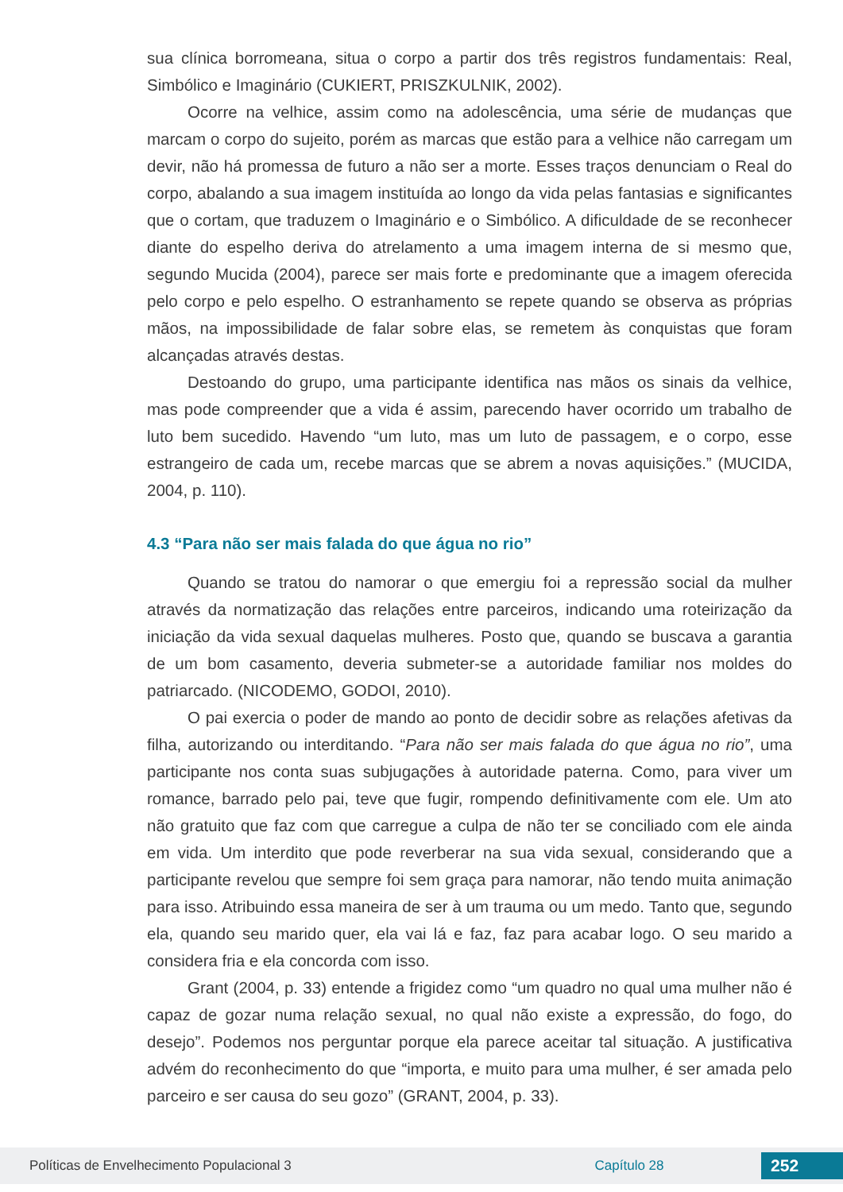sua clínica borromeana, situa o corpo a partir dos três registros fundamentais: Real, Simbólico e Imaginário (CUKIERT, PRISZKULNIK, 2002).
Ocorre na velhice, assim como na adolescência, uma série de mudanças que marcam o corpo do sujeito, porém as marcas que estão para a velhice não carregam um devir, não há promessa de futuro a não ser a morte. Esses traços denunciam o Real do corpo, abalando a sua imagem instituída ao longo da vida pelas fantasias e significantes que o cortam, que traduzem o Imaginário e o Simbólico. A dificuldade de se reconhecer diante do espelho deriva do atrelamento a uma imagem interna de si mesmo que, segundo Mucida (2004), parece ser mais forte e predominante que a imagem oferecida pelo corpo e pelo espelho. O estranhamento se repete quando se observa as próprias mãos, na impossibilidade de falar sobre elas, se remetem às conquistas que foram alcançadas através destas.
Destoando do grupo, uma participante identifica nas mãos os sinais da velhice, mas pode compreender que a vida é assim, parecendo haver ocorrido um trabalho de luto bem sucedido. Havendo “um luto, mas um luto de passagem, e o corpo, esse estrangeiro de cada um, recebe marcas que se abrem a novas aquisições.” (MUCIDA, 2004, p. 110).
4.3 “Para não ser mais falada do que água no rio”
Quando se tratou do namorar o que emergiu foi a repressão social da mulher através da normatização das relações entre parceiros, indicando uma roteirização da iniciação da vida sexual daquelas mulheres. Posto que, quando se buscava a garantia de um bom casamento, deveria submeter-se a autoridade familiar nos moldes do patriarcado. (NICODEMO, GODOI, 2010).
O pai exercia o poder de mando ao ponto de decidir sobre as relações afetivas da filha, autorizando ou interditando. “Para não ser mais falada do que água no rio”, uma participante nos conta suas subjugações à autoridade paterna. Como, para viver um romance, barrado pelo pai, teve que fugir, rompendo definitivamente com ele. Um ato não gratuito que faz com que carregue a culpa de não ter se conciliado com ele ainda em vida. Um interdito que pode reverberar na sua vida sexual, considerando que a participante revelou que sempre foi sem graça para namorar, não tendo muita animação para isso. Atribuindo essa maneira de ser à um trauma ou um medo. Tanto que, segundo ela, quando seu marido quer, ela vai lá e faz, faz para acabar logo. O seu marido a considera fria e ela concorda com isso.
Grant (2004, p. 33) entende a frigidez como “um quadro no qual uma mulher não é capaz de gozar numa relação sexual, no qual não existe a expressão, do fogo, do desejo”. Podemos nos perguntar porque ela parece aceitar tal situação. A justificativa advém do reconhecimento do que “importa, e muito para uma mulher, é ser amada pelo parceiro e ser causa do seu gozo” (GRANT, 2004, p. 33).
Políticas de Envelhecimento Populacional 3 Capítulo 28 252